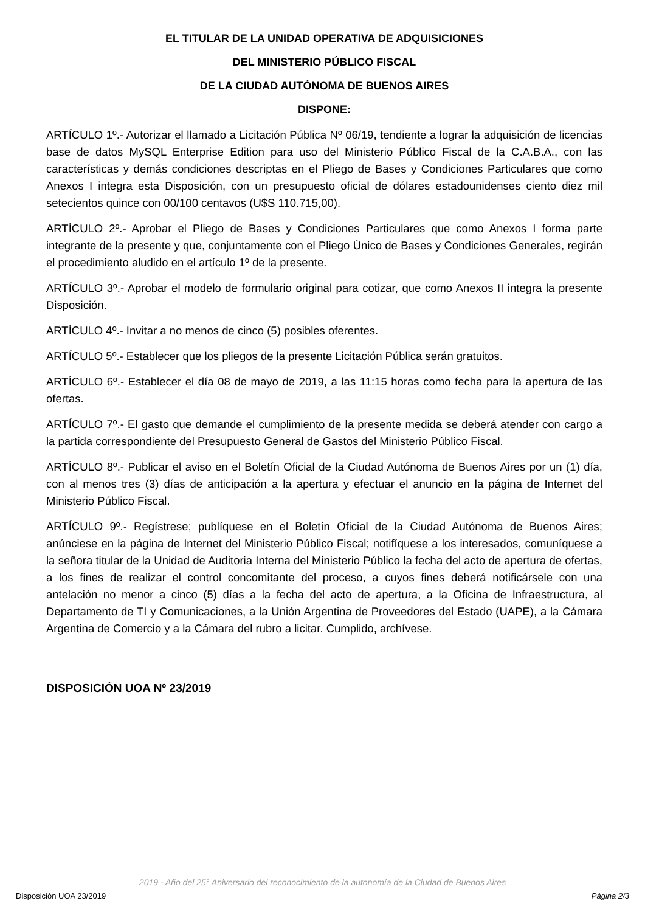EL TITULAR DE LA UNIDAD OPERATIVA DE ADQUISICIONES
DEL MINISTERIO PÚBLICO FISCAL
DE LA CIUDAD AUTÓNOMA DE BUENOS AIRES
DISPONE:
ARTÍCULO 1º.- Autorizar el llamado a Licitación Pública Nº 06/19, tendiente a lograr la adquisición de licencias base de datos MySQL Enterprise Edition para uso del Ministerio Público Fiscal de la C.A.B.A., con las características y demás condiciones descriptas en el Pliego de Bases y Condiciones Particulares que como Anexos I integra esta Disposición, con un presupuesto oficial de dólares estadounidenses ciento diez mil setecientos quince con 00/100 centavos (U$S 110.715,00).
ARTÍCULO 2º.- Aprobar el Pliego de Bases y Condiciones Particulares que como Anexos I forma parte integrante de la presente y que, conjuntamente con el Pliego Único de Bases y Condiciones Generales, regirán el procedimiento aludido en el artículo 1º de la presente.
ARTÍCULO 3º.- Aprobar el modelo de formulario original para cotizar, que como Anexos II integra la presente Disposición.
ARTÍCULO 4º.- Invitar a no menos de cinco (5) posibles oferentes.
ARTÍCULO 5º.- Establecer que los pliegos de la presente Licitación Pública serán gratuitos.
ARTÍCULO 6º.- Establecer el día 08 de mayo de 2019, a las 11:15 horas como fecha para la apertura de las ofertas.
ARTÍCULO 7º.- El gasto que demande el cumplimiento de la presente medida se deberá atender con cargo a la partida correspondiente del Presupuesto General de Gastos del Ministerio Público Fiscal.
ARTÍCULO 8º.- Publicar el aviso en el Boletín Oficial de la Ciudad Autónoma de Buenos Aires por un (1) día, con al menos tres (3) días de anticipación a la apertura y efectuar el anuncio en la página de Internet del Ministerio Público Fiscal.
ARTÍCULO 9º.- Regístrese; publíquese en el Boletín Oficial de la Ciudad Autónoma de Buenos Aires; anúnciese en la página de Internet del Ministerio Público Fiscal; notifíquese a los interesados, comuníquese a la señora titular de la Unidad de Auditoria Interna del Ministerio Público la fecha del acto de apertura de ofertas, a los fines de realizar el control concomitante del proceso, a cuyos fines deberá notificársele con una antelación no menor a cinco (5) días a la fecha del acto de apertura, a la Oficina de Infraestructura, al Departamento de TI y Comunicaciones, a la Unión Argentina de Proveedores del Estado (UAPE), a la Cámara Argentina de Comercio y a la Cámara del rubro a licitar. Cumplido, archívese.
DISPOSICIÓN UOA Nº 23/2019
2019 - Año del 25° Aniversario del reconocimiento de la autonomía de la Ciudad de Buenos Aires
Disposición UOA 23/2019 Página 2/3